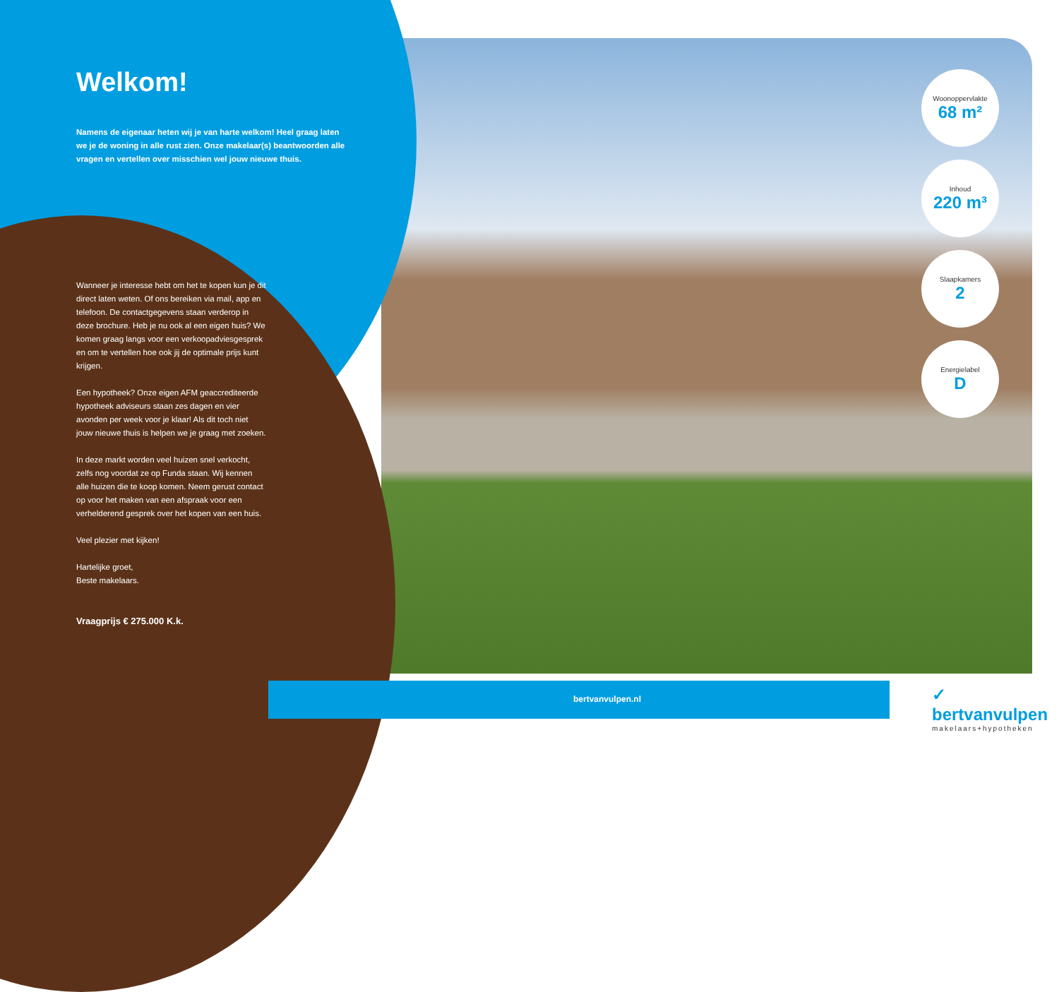Welkom!
Namens de eigenaar heten wij je van harte welkom! Heel graag laten we je de woning in alle rust zien. Onze makelaar(s) beantwoorden alle vragen en vertellen over misschien wel jouw nieuwe thuis.
Wanneer je interesse hebt om het te kopen kun je dit direct laten weten. Of ons bereiken via mail, app en telefoon. De contactgegevens staan verderop in deze brochure. Heb je nu ook al een eigen huis? We komen graag langs voor een verkoopadviesgesprek en om te vertellen hoe ook jij de optimale prijs kunt krijgen.
Een hypotheek? Onze eigen AFM geaccrediteerde hypotheek adviseurs staan zes dagen en vier avonden per week voor je klaar! Als dit toch niet jouw nieuwe thuis is helpen we je graag met zoeken.
In deze markt worden veel huizen snel verkocht, zelfs nog voordat ze op Funda staan. Wij kennen alle huizen die te koop komen. Neem gerust contact op voor het maken van een afspraak voor een verhelderend gesprek over het kopen van een huis.
Veel plezier met kijken!
Hartelijke groet,
Beste makelaars.
Vraagprijs € 275.000 K.k.
Woonoppervlakte
68 m²
Inhoud
220 m³
Slaapkamers
2
Energielabel
D
bertvanvulpen.nl
✓ bertvanvulpen
makelaars+hypotheken